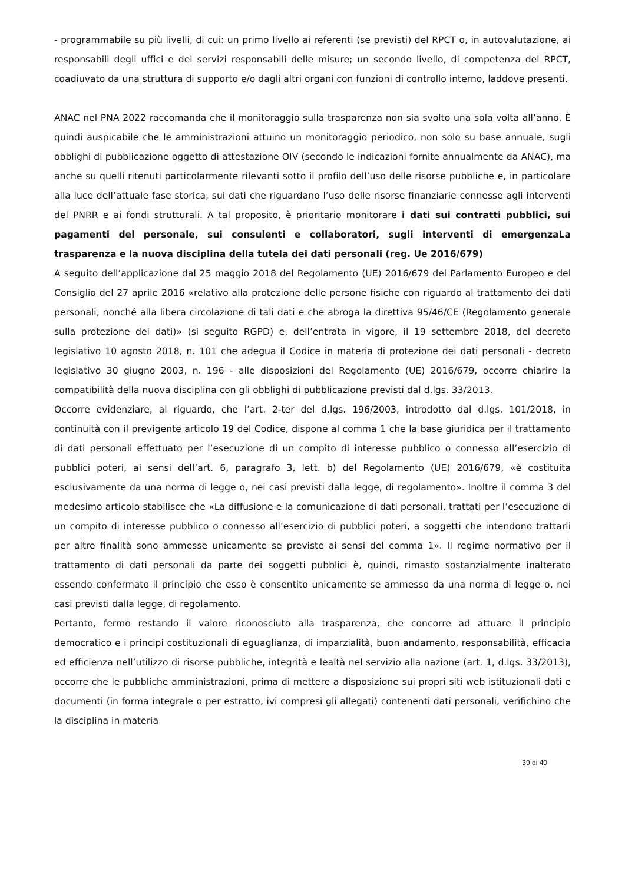- programmabile su più livelli, di cui: un primo livello ai referenti (se previsti) del RPCT o, in autovalutazione, ai responsabili degli uffici e dei servizi responsabili delle misure; un secondo livello, di competenza del RPCT, coadiuvato da una struttura di supporto e/o dagli altri organi con funzioni di controllo interno, laddove presenti.
ANAC nel PNA 2022 raccomanda che il monitoraggio sulla trasparenza non sia svolto una sola volta all’anno. È quindi auspicabile che le amministrazioni attuino un monitoraggio periodico, non solo su base annuale, sugli obblighi di pubblicazione oggetto di attestazione OIV (secondo le indicazioni fornite annualmente da ANAC), ma anche su quelli ritenuti particolarmente rilevanti sotto il profilo dell’uso delle risorse pubbliche e, in particolare alla luce dell’attuale fase storica, sui dati che riguardano l’uso delle risorse finanziarie connesse agli interventi del PNRR e ai fondi strutturali. A tal proposito, è prioritario monitorare i dati sui contratti pubblici, sui pagamenti del personale, sui consulenti e collaboratori, sugli interventi di emergenzaLa trasparenza e la nuova disciplina della tutela dei dati personali (reg. Ue 2016/679)
A seguito dell’applicazione dal 25 maggio 2018 del Regolamento (UE) 2016/679 del Parlamento Europeo e del Consiglio del 27 aprile 2016 «relativo alla protezione delle persone fisiche con riguardo al trattamento dei dati personali, nonché alla libera circolazione di tali dati e che abroga la direttiva 95/46/CE (Regolamento generale sulla protezione dei dati)» (si seguito RGPD) e, dell’entrata in vigore, il 19 settembre 2018, del decreto legislativo 10 agosto 2018, n. 101 che adegua il Codice in materia di protezione dei dati personali - decreto legislativo 30 giugno 2003, n. 196 - alle disposizioni del Regolamento (UE) 2016/679, occorre chiarire la compatibilità della nuova disciplina con gli obblighi di pubblicazione previsti dal d.lgs. 33/2013.
Occorre evidenziare, al riguardo, che l’art. 2-ter del d.lgs. 196/2003, introdotto dal d.lgs. 101/2018, in continuità con il previgente articolo 19 del Codice, dispone al comma 1 che la base giuridica per il trattamento di dati personali effettuato per l’esecuzione di un compito di interesse pubblico o connesso all’esercizio di pubblici poteri, ai sensi dell’art. 6, paragrafo 3, lett. b) del Regolamento (UE) 2016/679, «è costituita esclusivamente da una norma di legge o, nei casi previsti dalla legge, di regolamento». Inoltre il comma 3 del medesimo articolo stabilisce che «La diffusione e la comunicazione di dati personali, trattati per l’esecuzione di un compito di interesse pubblico o connesso all’esercizio di pubblici poteri, a soggetti che intendono trattarli per altre finalità sono ammesse unicamente se previste ai sensi del comma 1». Il regime normativo per il trattamento di dati personali da parte dei soggetti pubblici è, quindi, rimasto sostanzialmente inalterato essendo confermato il principio che esso è consentito unicamente se ammesso da una norma di legge o, nei casi previsti dalla legge, di regolamento.
Pertanto, fermo restando il valore riconosciuto alla trasparenza, che concorre ad attuare il principio democratico e i principi costituzionali di eguaglianza, di imparzialità, buon andamento, responsabilità, efficacia ed efficienza nell’utilizzo di risorse pubbliche, integrità e lealtà nel servizio alla nazione (art. 1, d.lgs. 33/2013), occorre che le pubbliche amministrazioni, prima di mettere a disposizione sui propri siti web istituzionali dati e documenti (in forma integrale o per estratto, ivi compresi gli allegati) contenenti dati personali, verifichino che la disciplina in materia
39 di 40